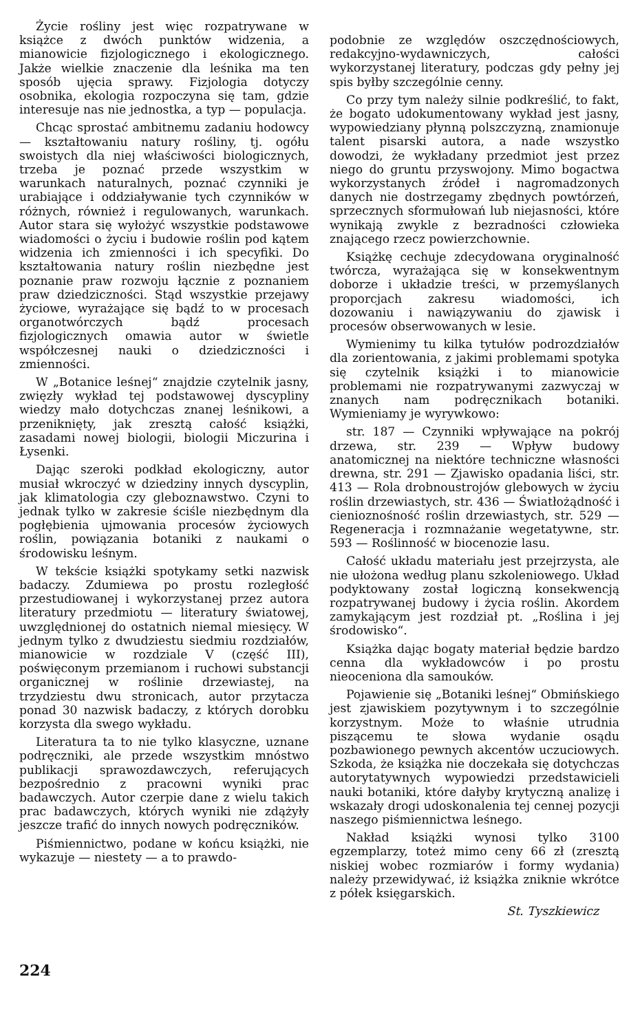Życie rośliny jest więc rozpatrywane w książce z dwóch punktów widzenia, a mianowicie fizjologicznego i ekologicznego. Jakże wielkie znaczenie dla leśnika ma ten sposób ujęcia sprawy. Fizjologia dotyczy osobnika, ekologia rozpoczyna się tam, gdzie interesuje nas nie jednostka, a typ — populacja.
Chcąc sprostać ambitnemu zadaniu hodowcy — kształtowaniu natury rośliny, tj. ogółu swoistych dla niej właściwości biologicznych, trzeba je poznać przede wszystkim w warunkach naturalnych, poznać czynniki je urabiające i oddziaływanie tych czynników w różnych, również i regulowanych, warunkach. Autor stara się wyłożyć wszystkie podstawowe wiadomości o życiu i budowie roślin pod kątem widzenia ich zmienności i ich specyfiki. Do kształtowania natury roślin niezbędne jest poznanie praw rozwoju łącznie z poznaniem praw dziedziczności. Stąd wszystkie przejawy życiowe, wyrażające się bądź to w procesach organotwórczych bądź procesach fizjologicznych omawia autor w świetle współczesnej nauki o dziedziczności i zmienności.
W „Botanice leśnej“ znajdzie czytelnik jasny, zwięzły wykład tej podstawowej dyscypliny wiedzy mało dotychczas znanej leśnikowi, a przeniknięty, jak zresztą całość książki, zasadami nowej biologii, biologii Miczurina i Łysenki.
Dając szeroki podkład ekologiczny, autor musiał wkroczyć w dziedziny innych dyscyplin, jak klimatologia czy gleboznawstwo. Czyni to jednak tylko w zakresie ściśle niezbędnym dla pogłębienia ujmowania procesów życiowych roślin, powiązania botaniki z naukami o środowisku leśnym.
W tekście książki spotykamy setki nazwisk badaczy. Zdumiewa po prostu rozległość przestudiowanej i wykorzystanej przez autora literatury przedmiotu — literatury światowej, uwzględnionej do ostatnich niemal miesięcy. W jednym tylko z dwudziestu siedmiu rozdziałów, mianowicie w rozdziale V (część III), poświęconym przemianom i ruchowi substancji organicznej w roślinie drzewiastej, na trzydziestu dwu stronicach, autor przytacza ponad 30 nazwisk badaczy, z których dorobku korzysta dla swego wykładu.
Literatura ta to nie tylko klasyczne, uznane podręczniki, ale przede wszystkim mnóstwo publikacji sprawozdawczych, referujących bezpośrednio z pracowni wyniki prac badawczych. Autor czerpie dane z wielu takich prac badawczych, których wyniki nie zdążyły jeszcze trafić do innych nowych podręczników.
Piśmiennictwo, podane w końcu książki, nie wykazuje — niestety — a to prawdo-
podobnie ze względów oszczędnościowych, redakcyjno-wydawniczych, całości wykorzystanej literatury, podczas gdy pełny jej spis byłby szczególnie cenny.
Co przy tym należy silnie podkreślić, to fakt, że bogato udokumentowany wykład jest jasny, wypowiedziany płynną polszczyzną, znamionuje talent pisarski autora, a nade wszystko dowodzi, że wykładany przedmiot jest przez niego do gruntu przyswojony. Mimo bogactwa wykorzystanych źródeł i nagromadzonych danych nie dostrzegamy zbędnych powtórzeń, sprzecznych sformułowań lub niejasności, które wynikają zwykle z bezradności człowieka znającego rzecz powierzchownie.
Książkę cechuje zdecydowana oryginalność twórcza, wyrażająca się w konsekwentnym doborze i układzie treści, w przemyślanych proporcjach zakresu wiadomości, ich dozowaniu i nawiązywaniu do zjawisk i procesów obserwowanych w lesie.
Wymienimy tu kilka tytułów podrozdziałów dla zorientowania, z jakimi problemami spotyka się czytelnik książki i to mianowicie problemami nie rozpatrywanymi zazwyczaj w znanych nam podręcznikach botaniki. Wymieniamy je wyrywkowo:
str. 187 — Czynniki wpływające na pokrój drzewa, str. 239 — Wpływ budowy anatomicznej na niektóre techniczne własności drewna, str. 291 — Zjawisko opadania liści, str. 413 — Rola drobnoustrojów glebowych w życiu roślin drzewiastych, str. 436 — Światłożądność i cienioznośność roślin drzewiastych, str. 529 — Regeneracja i rozmnażanie wegetatywne, str. 593 — Roślinność w biocenozie lasu.
Całość układu materiału jest przejrzysta, ale nie ułożona według planu szkoleniowego. Układ podyktowany został logiczną konsekwencją rozpatrywanej budowy i życia roślin. Akordem zamykającym jest rozdział pt. „Roślina i jej środowisko“.
Książka dając bogaty materiał będzie bardzo cenna dla wykładowców i po prostu nieoceniona dla samouków.
Pojawienie się „Botaniki leśnej“ Obmińskiego jest zjawiskiem pozytywnym i to szczególnie korzystnym. Może to właśnie utrudnia piszącemu te słowa wydanie osądu pozbawionego pewnych akcentów uczuciowych. Szkoda, że książka nie doczekała się dotychczas autorytatywnych wypowiedzi przedstawicieli nauki botaniki, które dałyby krytyczną analizę i wskazały drogi udoskonalenia tej cennej pozycji naszego piśmiennictwa leśnego.
Nakład książki wynosi tylko 3100 egzemplarzy, toteż mimo ceny 66 zł (zresztą niskiej wobec rozmiarów i formy wydania) należy przewidywać, iż książka zniknie wkrótce z półek księgarskich.
St. Tyszkiewicz
224